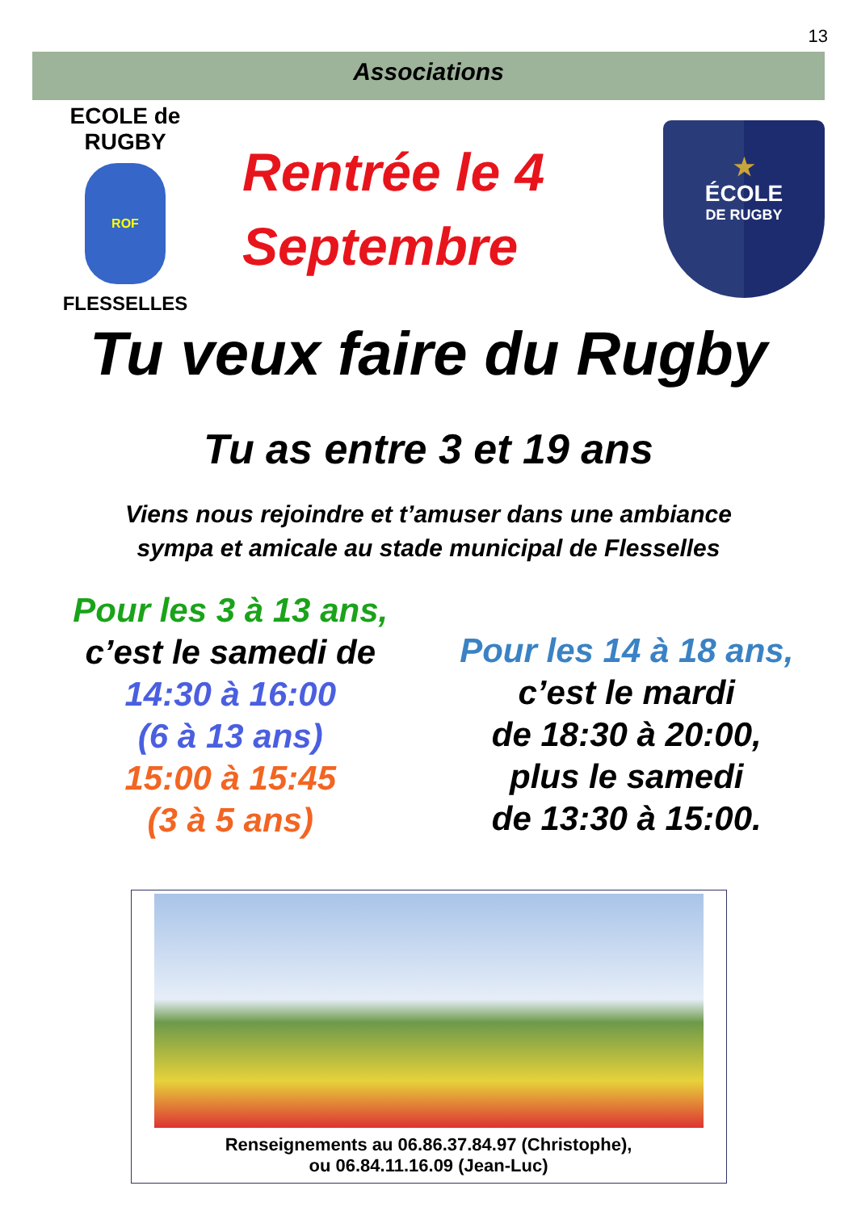13
Associations
ECOLE de RUGBY
ROF
FLESSELLES
Rentrée le 4
Septembre
★
ÉCOLE
DE RUGBY
Tu veux faire du Rugby
Tu as entre 3 et 19 ans
Viens nous rejoindre et t’amuser dans une ambiance
sympa et amicale au stade municipal de Flesselles
Pour les 3 à 13 ans,
c’est le samedi de
14:30 à 16:00
(6 à 13 ans)
15:00 à 15:45
(3 à 5 ans)
Pour les 14 à 18 ans,
c’est le mardi
de 18:30 à 20:00,
plus le samedi
de 13:30 à 15:00.
Renseignements au 06.86.37.84.97 (Christophe),
ou 06.84.11.16.09 (Jean-Luc)